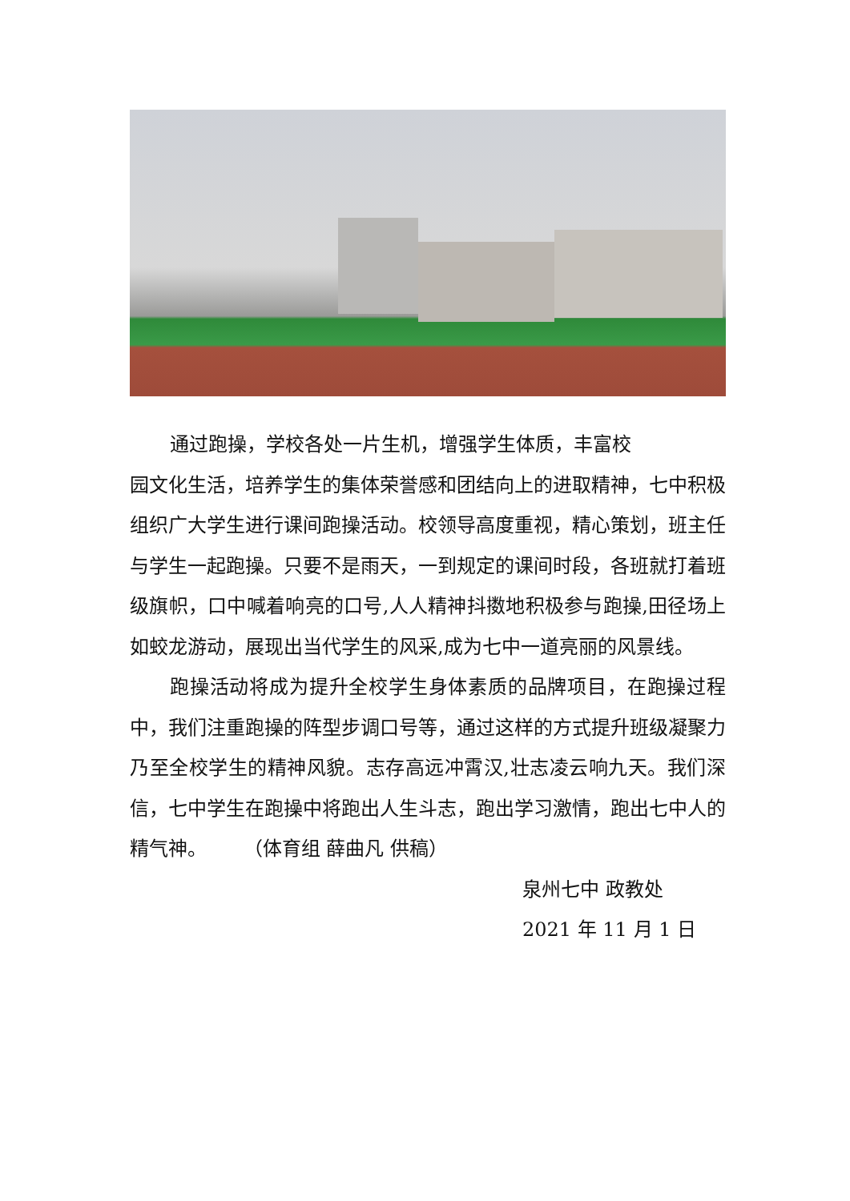通过跑操，学校各处一片生机，增强学生体质，丰富校
园文化生活，培养学生的集体荣誉感和团结向上的进取精神，七中积极组织广大学生进行课间跑操活动。校领导高度重视，精心策划，班主任与学生一起跑操。只要不是雨天，一到规定的课间时段，各班就打着班级旗帜，口中喊着响亮的口号,人人精神抖擞地积极参与跑操,田径场上如蛟龙游动，展现出当代学生的风采,成为七中一道亮丽的风景线。
跑操活动将成为提升全校学生身体素质的品牌项目，在跑操过程中，我们注重跑操的阵型步调口号等，通过这样的方式提升班级凝聚力乃至全校学生的精神风貌。志存高远冲霄汉,壮志凌云响九天。我们深信，七中学生在跑操中将跑出人生斗志，跑出学习激情，跑出七中人的精气神。 （体育组 薛曲凡 供稿）
泉州七中 政教处
2021 年 11 月 1 日